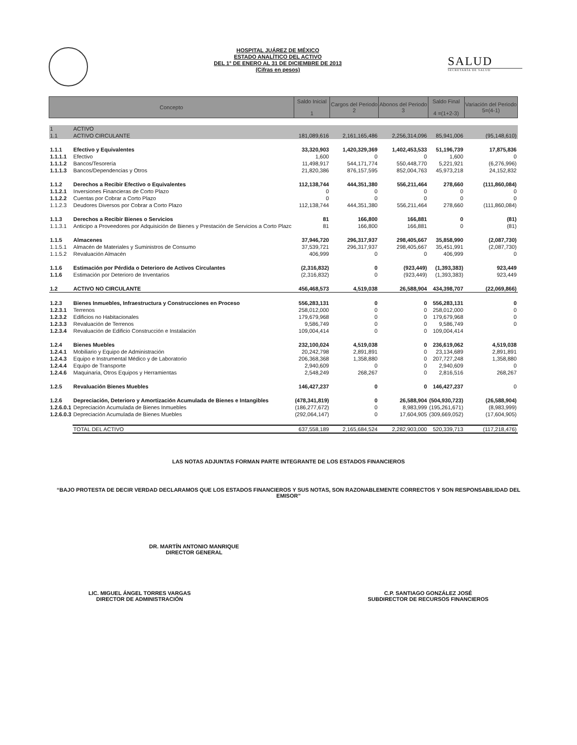HOSPITAL JUÁREZ DE MÉXICO
ESTADO ANALÍTICO DEL ACTIVO
DEL 1° DE ENERO AL 31 DE DICIEMBRE DE 2013
(Cifras en pesos)
SALUD
SECRETARÍA DE SALUD
| Concepto | | Saldo Inicial 1 | Cargos del Periodo 2 | Abonos del Periodo 3 | Saldo Final 4 =(1+2-3) | Variación del Periodo 5=(4-1) |
| --- | --- | --- | --- | --- | --- | --- |
| 1 | ACTIVO | | | | | |
| 1.1 | ACTIVO CIRCULANTE | 181,089,616 | 2,161,165,486 | 2,256,314,096 | 85,941,006 | (95,148,610) |
| 1.1.1 | Efectivo y Equivalentes | 33,320,903 | 1,420,329,369 | 1,402,453,533 | 51,196,739 | 17,875,836 |
| 1.1.1.1 | Efectivo | 1,600 | 0 | 0 | 1,600 | 0 |
| 1.1.1.2 | Bancos/Tesorería | 11,498,917 | 544,171,774 | 550,448,770 | 5,221,921 | (6,276,996) |
| 1.1.1.3 | Bancos/Dependencias y Otros | 21,820,386 | 876,157,595 | 852,004,763 | 45,973,218 | 24,152,832 |
| 1.1.2 | Derechos a Recibir Efectivo o Equivalentes | 112,138,744 | 444,351,380 | 556,211,464 | 278,660 | (111,860,084) |
| 1.1.2.1 | Inversiones Financieras de Corto Plazo | 0 | 0 | 0 | 0 | 0 |
| 1.1.2.2 | Cuentas por Cobrar a Corto Plazo | 0 | 0 | 0 | 0 | 0 |
| 1.1.2.3 | Deudores Diversos por Cobrar a Corto Plazo | 112,138,744 | 444,351,380 | 556,211,464 | 278,660 | (111,860,084) |
| 1.1.3 | Derechos a Recibir Bienes o Servicios | 81 | 166,800 | 166,881 | 0 | (81) |
| 1.1.3.1 | Anticipo a Proveedores por Adquisición de Bienes y Prestación de Servicios a Corto Plazc | 81 | 166,800 | 166,881 | 0 | (81) |
| 1.1.5 | Almacenes | 37,946,720 | 296,317,937 | 298,405,667 | 35,858,990 | (2,087,730) |
| 1.1.5.1 | Almacén de Materiales y Suministros de Consumo | 37,539,721 | 296,317,937 | 298,405,667 | 35,451,991 | (2,087,730) |
| 1.1.5.2 | Revaluación Almacén | 406,999 | 0 | 0 | 406,999 | 0 |
| 1.1.6 | Estimación por Pérdida o Deterioro de Activos Circulantes | (2,316,832) | 0 | (923,449) | (1,393,383) | 923,449 |
| 1.1.6 | Estimación por Deterioro de Inventarios | (2,316,832) | 0 | (923,449) | (1,393,383) | 923,449 |
| 1.2 | ACTIVO NO CIRCULANTE | 456,468,573 | 4,519,038 | 26,588,904 | 434,398,707 | (22,069,866) |
| 1.2.3 | Bienes Inmuebles, Infraestructura y Construcciones en Proceso | 556,283,131 | 0 | 0 | 556,283,131 | 0 |
| 1.2.3.1 | Terrenos | 258,012,000 | 0 | 0 | 258,012,000 | 0 |
| 1.2.3.2 | Edificios no Habitacionales | 179,679,968 | 0 | 0 | 179,679,968 | 0 |
| 1.2.3.3 | Revaluación de Terrenos | 9,586,749 | 0 | 0 | 9,586,749 | 0 |
| 1.2.3.4 | Revaluación de Edificio Construcción e Instalación | 109,004,414 | 0 | 0 | 109,004,414 | |
| 1.2.4 | Bienes Muebles | 232,100,024 | 4,519,038 | 0 | 236,619,062 | 4,519,038 |
| 1.2.4.1 | Mobiliario y Equipo de Administración | 20,242,798 | 2,891,891 | 0 | 23,134,689 | 2,891,891 |
| 1.2.4.3 | Equipo e Instrumental Médico y de Laboratorio | 206,368,368 | 1,358,880 | 0 | 207,727,248 | 1,358,880 |
| 1.2.4.4 | Equipo de Transporte | 2,940,609 | 0 | 0 | 2,940,609 | 0 |
| 1.2.4.6 | Maquinaria, Otros Equipos y Herramientas | 2,548,249 | 268,267 | 0 | 2,816,516 | 268,267 |
| 1.2.5 | Revaluación Bienes Muebles | 146,427,237 | 0 | 0 | 146,427,237 | 0 |
| 1.2.6 | Depreciación, Deterioro y Amortización Acumulada de Bienes e Intangibles | (478,341,819) | 0 | 26,588,904 | (504,930,723) | (26,588,904) |
| 1.2.6.0.1 | Depreciación Acumulada de Bienes Inmuebles | (186,277,672) | 0 | 8,983,999 | (195,261,671) | (8,983,999) |
| 1.2.6.0.3 | Depreciación Acumulada de Bienes Muebles | (292,064,147) | 0 | 17,604,905 | (309,669,052) | (17,604,905) |
| | TOTAL DEL ACTIVO | 637,558,189 | 2,165,684,524 | 2,282,903,000 | 520,339,713 | (117,218,476) |
LAS NOTAS ADJUNTAS FORMAN PARTE INTEGRANTE DE LOS ESTADOS FINANCIEROS
“BAJO PROTESTA DE DECIR VERDAD DECLARAMOS QUE LOS ESTADOS FINANCIEROS Y SUS NOTAS, SON RAZONABLEMENTE CORRECTOS Y SON RESPONSABILIDAD DEL EMISOR”
DR. MARTÍN ANTONIO MANRIQUE
DIRECTOR GENERAL
LIC. MIGUEL ÁNGEL TORRES VARGAS
DIRECTOR DE ADMINISTRACIÓN
C.P. SANTIAGO GONZÁLEZ JOSÉ
SUBDIRECTOR DE RECURSOS FINANCIEROS